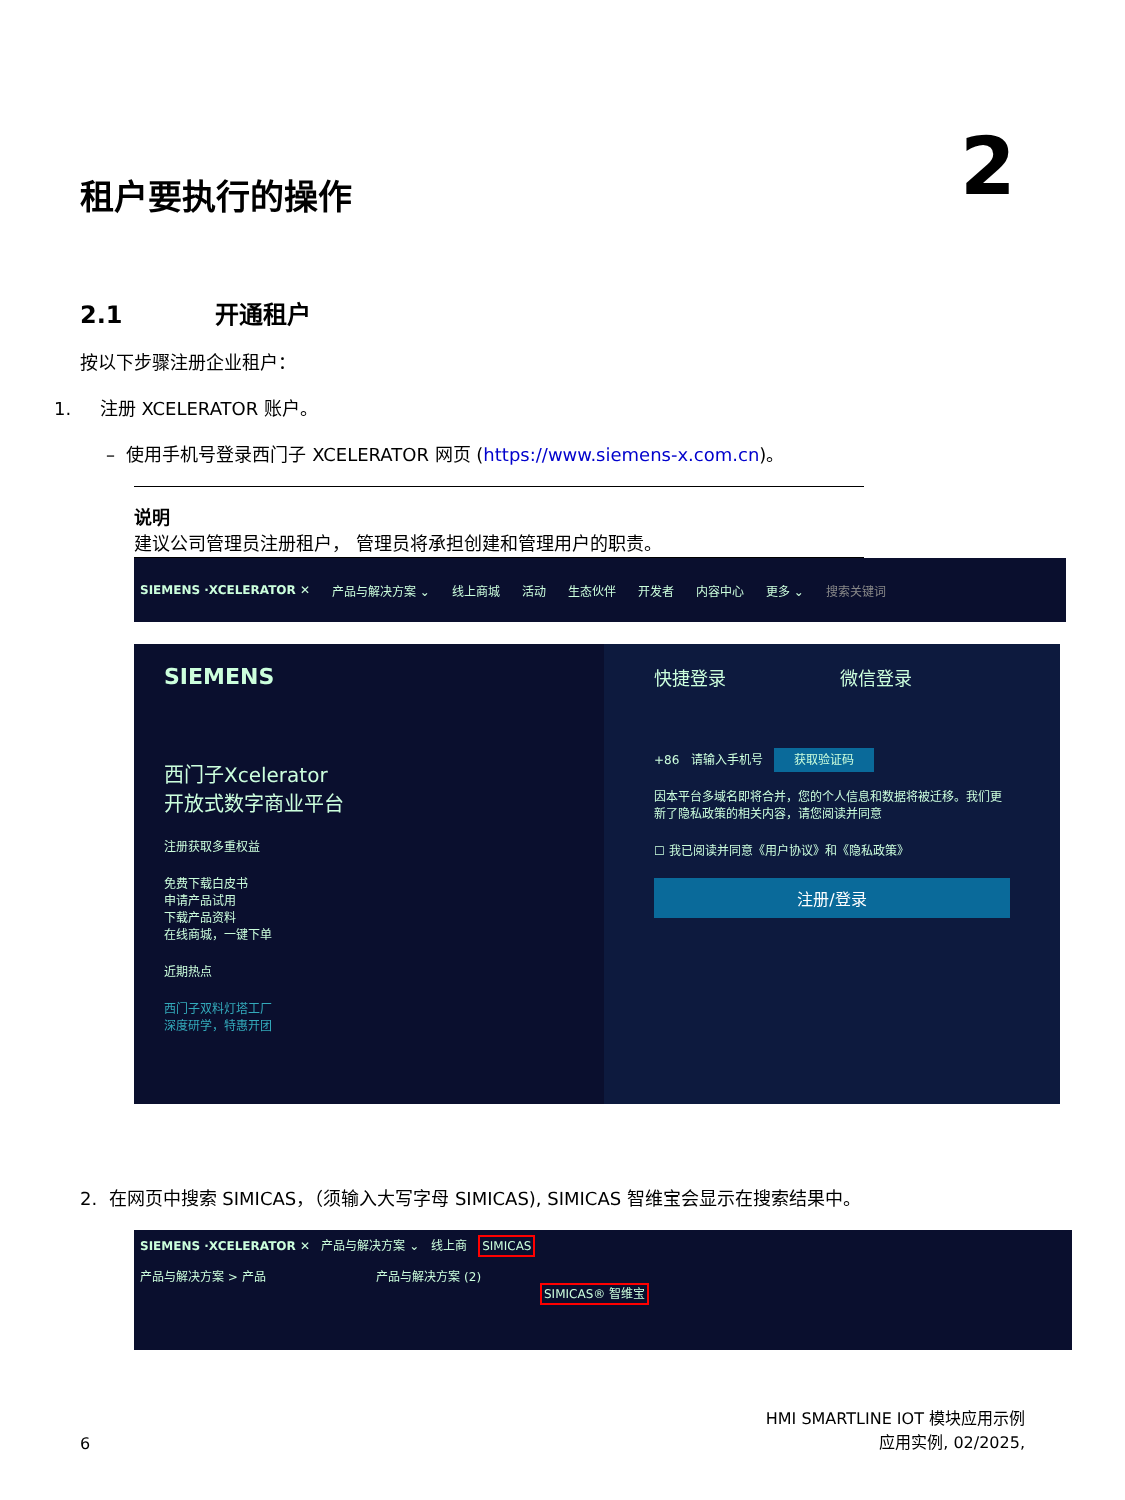租户要执行的操作 2
2.1 开通租户
按以下步骤注册企业租户：
1. 注册 XCELERATOR 账户。
– 使用手机号登录西门子 XCELERATOR 网页 (https://www.siemens-x.com.cn)。
说明
建议公司管理员注册租户， 管理员将承担创建和管理用户的职责。
SIEMENS ·XCELERATOR ✕ 产品与解决方案 ⌄ 线上商城 活动 生态伙伴 开发者 内容中心 更多 ⌄ 搜索关键词
SIEMENS
西门子Xcelerator
开放式数字商业平台
注册获取多重权益
免费下载白皮书
申请产品试用
下载产品资料
在线商城，一键下单
近期热点
西门子双料灯塔工厂
深度研学，特惠开团
快捷登录 微信登录
+86 请输入手机号 获取验证码
因本平台多域名即将合并，您的个人信息和数据将被迁移。我们更新了隐私政策的相关内容，请您阅读并同意
☐ 我已阅读并同意《用户协议》和《隐私政策》
注册/登录
2. 在网页中搜索 SIMICAS，（须输入大写字母 SIMICAS), SIMICAS 智维宝会显示在搜索结果中。
SIEMENS ·XCELERATOR ✕ 产品与解决方案 ⌄ 线上商 SIMICAS
产品与解决方案 > 产品 产品与解决方案 (2)
SIMICAS® 智维宝
6 HMI SMARTLINE IOT 模块应用示例
应用实例, 02/2025,